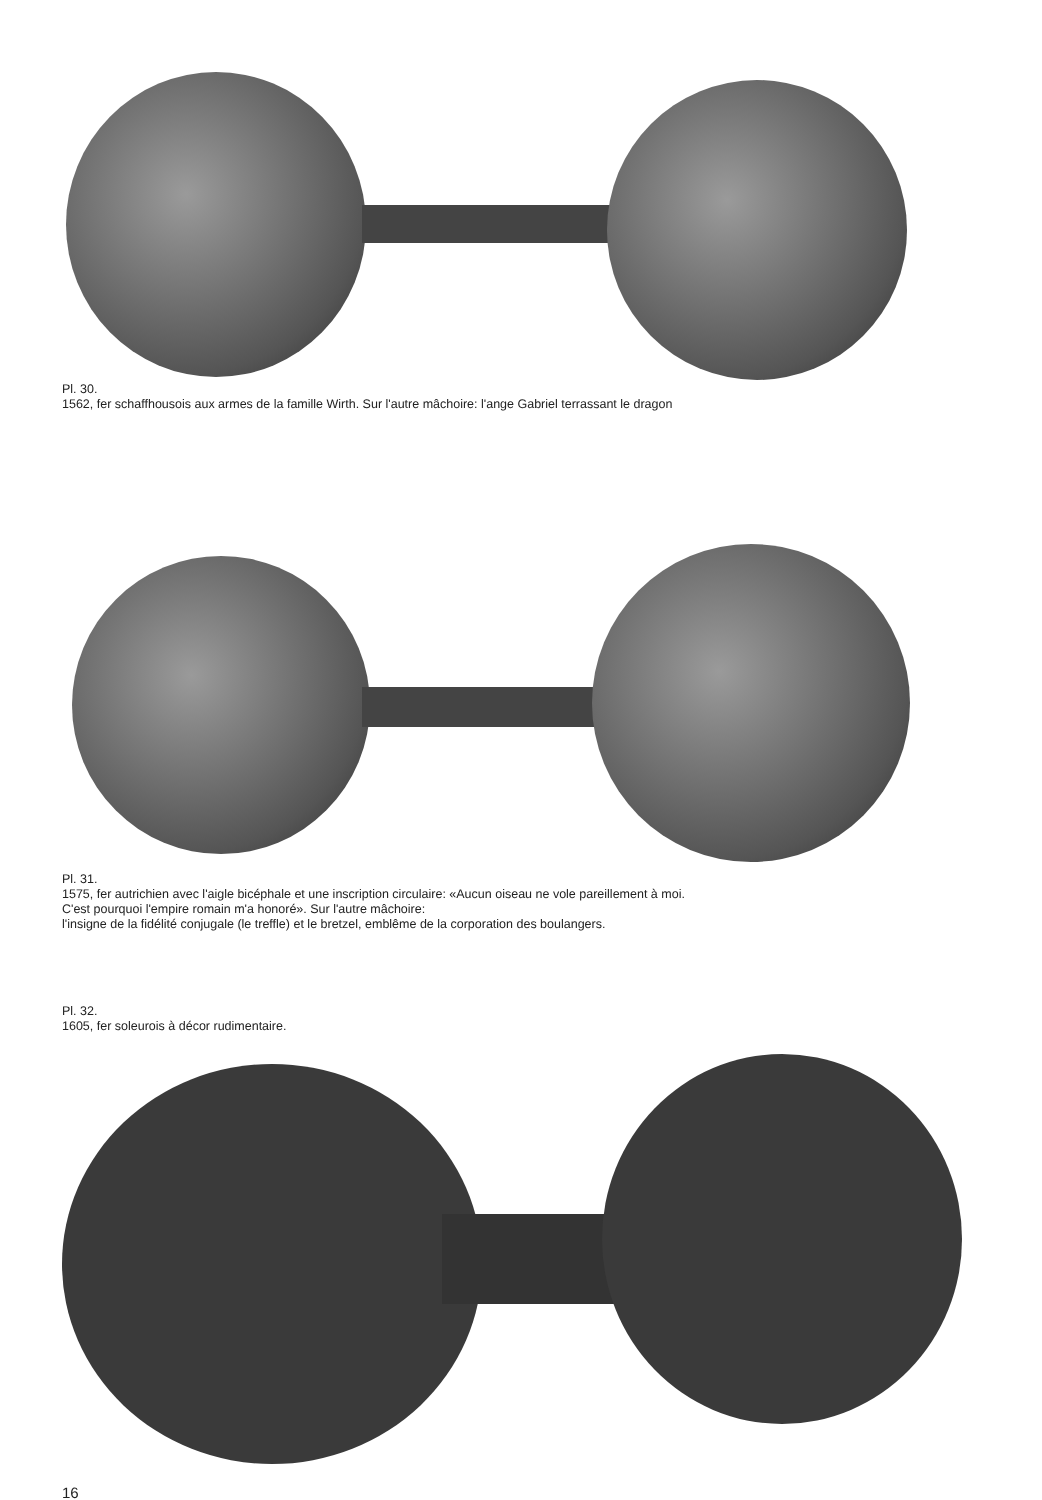Pl. 30.
1562, fer schaffhousois aux armes de la famille Wirth. Sur l'autre mâchoire: l'ange Gabriel terrassant le dragon
Pl. 31.
1575, fer autrichien avec l'aigle bicéphale et une inscription circulaire: «Aucun oiseau ne vole pareillement à moi.
C'est pourquoi l'empire romain m'a honoré». Sur l'autre mâchoire:
l'insigne de la fidélité conjugale (le treffle) et le bretzel, emblême de la corporation des boulangers.
Pl. 32.
1605, fer soleurois à décor rudimentaire.
16